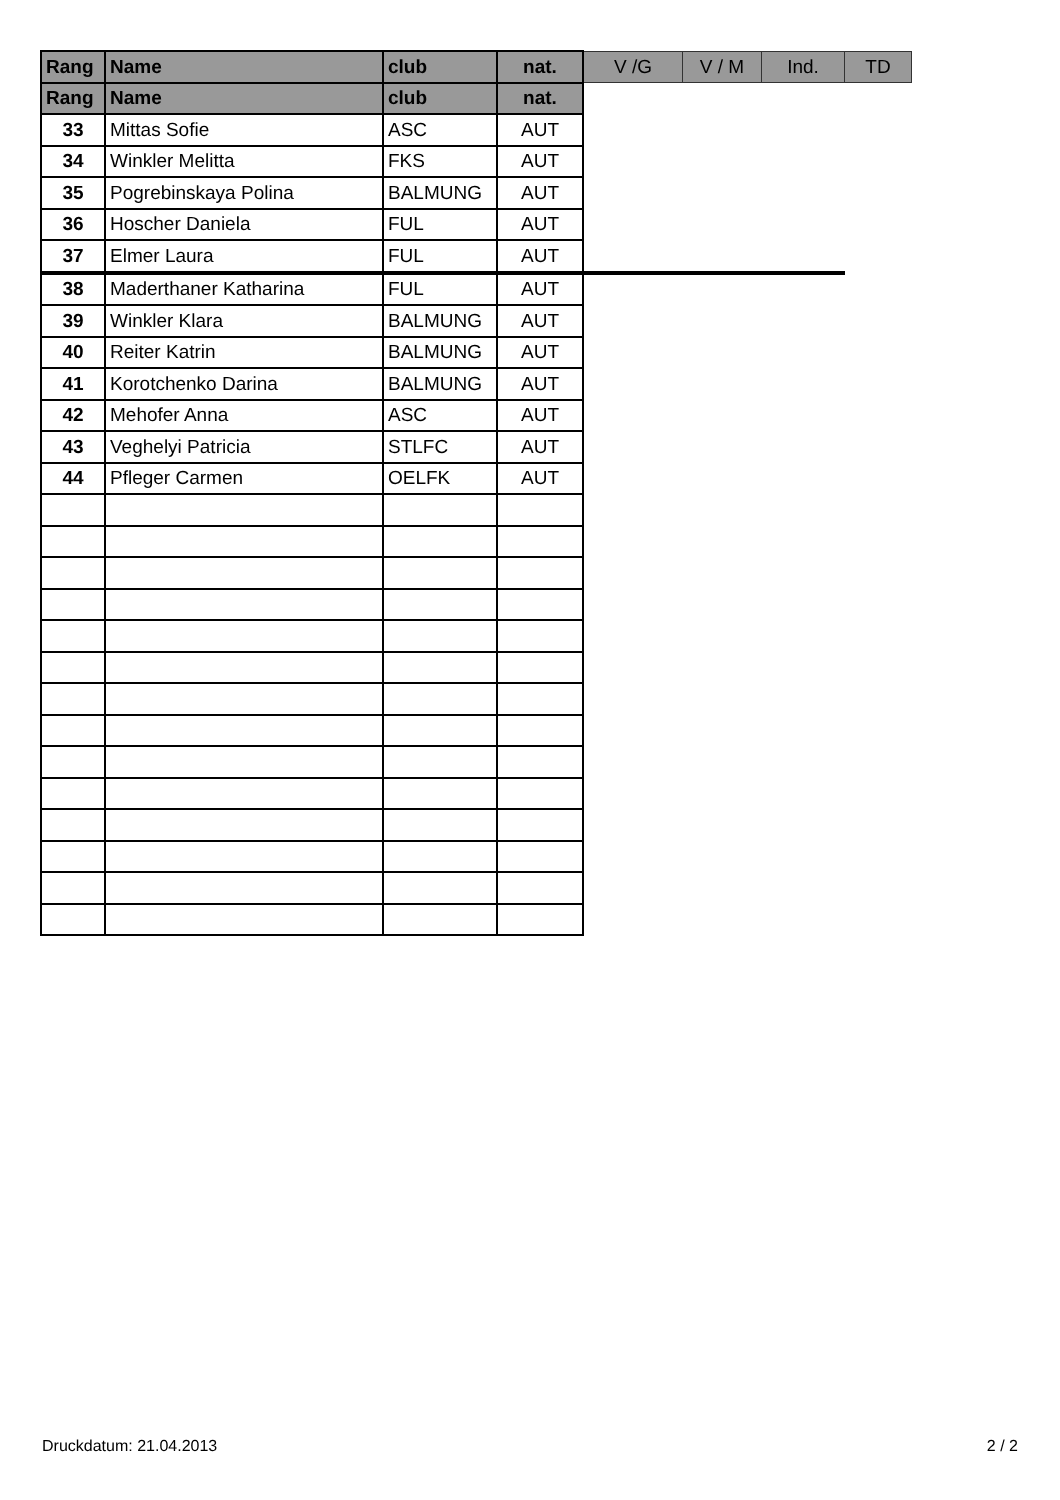| Rang | Name | club | nat. | V /G | V / M | Ind. | TD |
| --- | --- | --- | --- | --- | --- | --- | --- |
| Rang | Name | club | nat. | | | | |
| 33 | Mittas Sofie | ASC | AUT | | | | |
| 34 | Winkler Melitta | FKS | AUT | | | | |
| 35 | Pogrebinskaya Polina | BALMUNG | AUT | | | | |
| 36 | Hoscher Daniela | FUL | AUT | | | | |
| 37 | Elmer Laura | FUL | AUT | | | | |
| 38 | Maderthaner Katharina | FUL | AUT | | | | |
| 39 | Winkler Klara | BALMUNG | AUT | | | | |
| 40 | Reiter Katrin | BALMUNG | AUT | | | | |
| 41 | Korotchenko Darina | BALMUNG | AUT | | | | |
| 42 | Mehofer Anna | ASC | AUT | | | | |
| 43 | Veghelyi Patricia | STLFC | AUT | | | | |
| 44 | Pfleger Carmen | OELFK | AUT | | | | |
Druckdatum: 21.04.2013 2 / 2